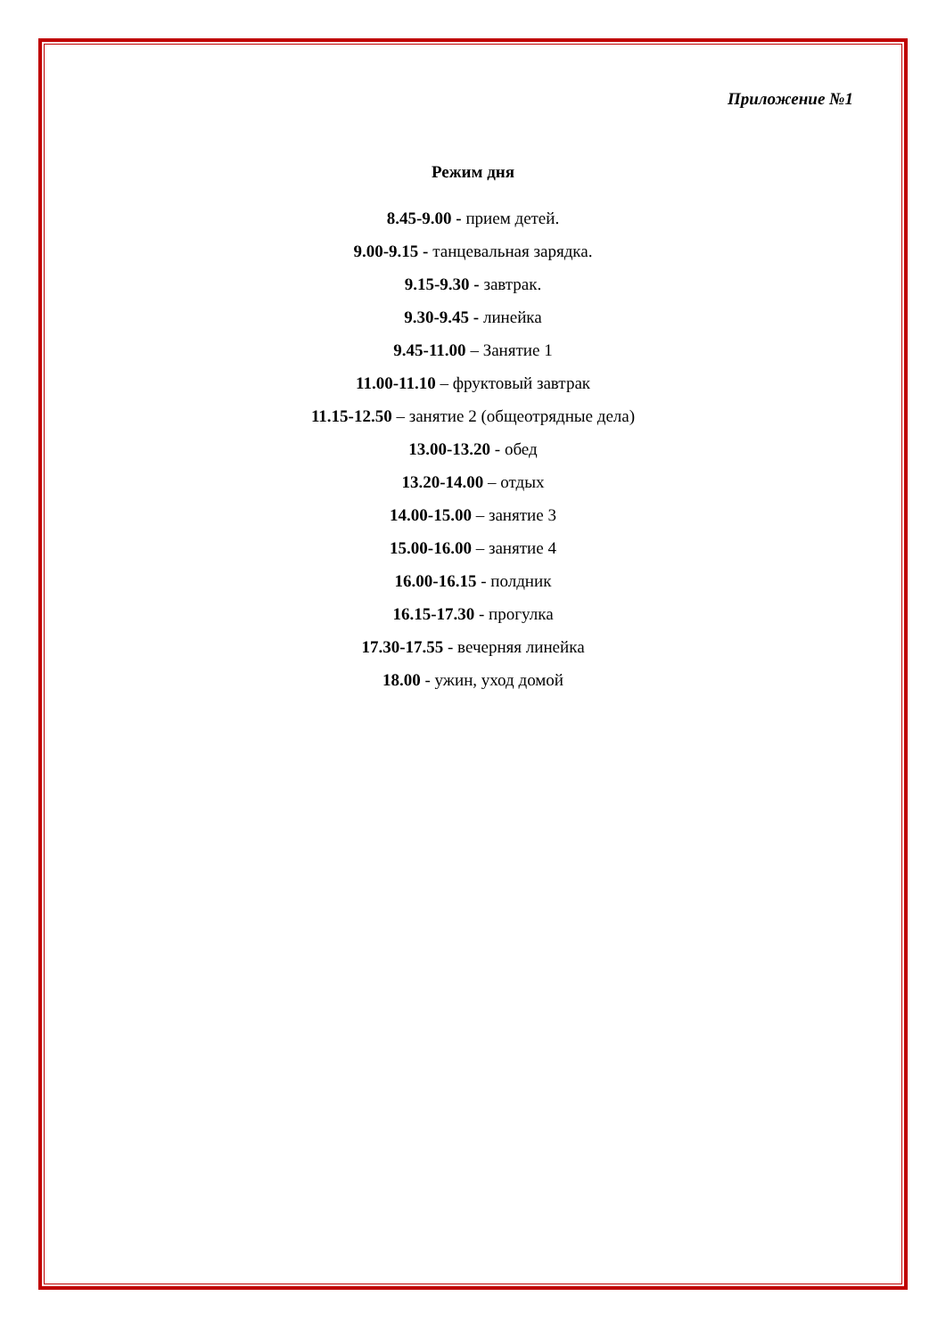Приложение №1
Режим дня
8.45-9.00 - прием детей.
9.00-9.15 - танцевальная зарядка.
9.15-9.30 - завтрак.
9.30-9.45 - линейка
9.45-11.00 – Занятие 1
11.00-11.10 – фруктовый завтрак
11.15-12.50 – занятие 2 (общеотрядные дела)
13.00-13.20 - обед
13.20-14.00 – отдых
14.00-15.00 – занятие 3
15.00-16.00 – занятие 4
16.00-16.15 - полдник
16.15-17.30 - прогулка
17.30-17.55 - вечерняя линейка
18.00 - ужин, уход домой